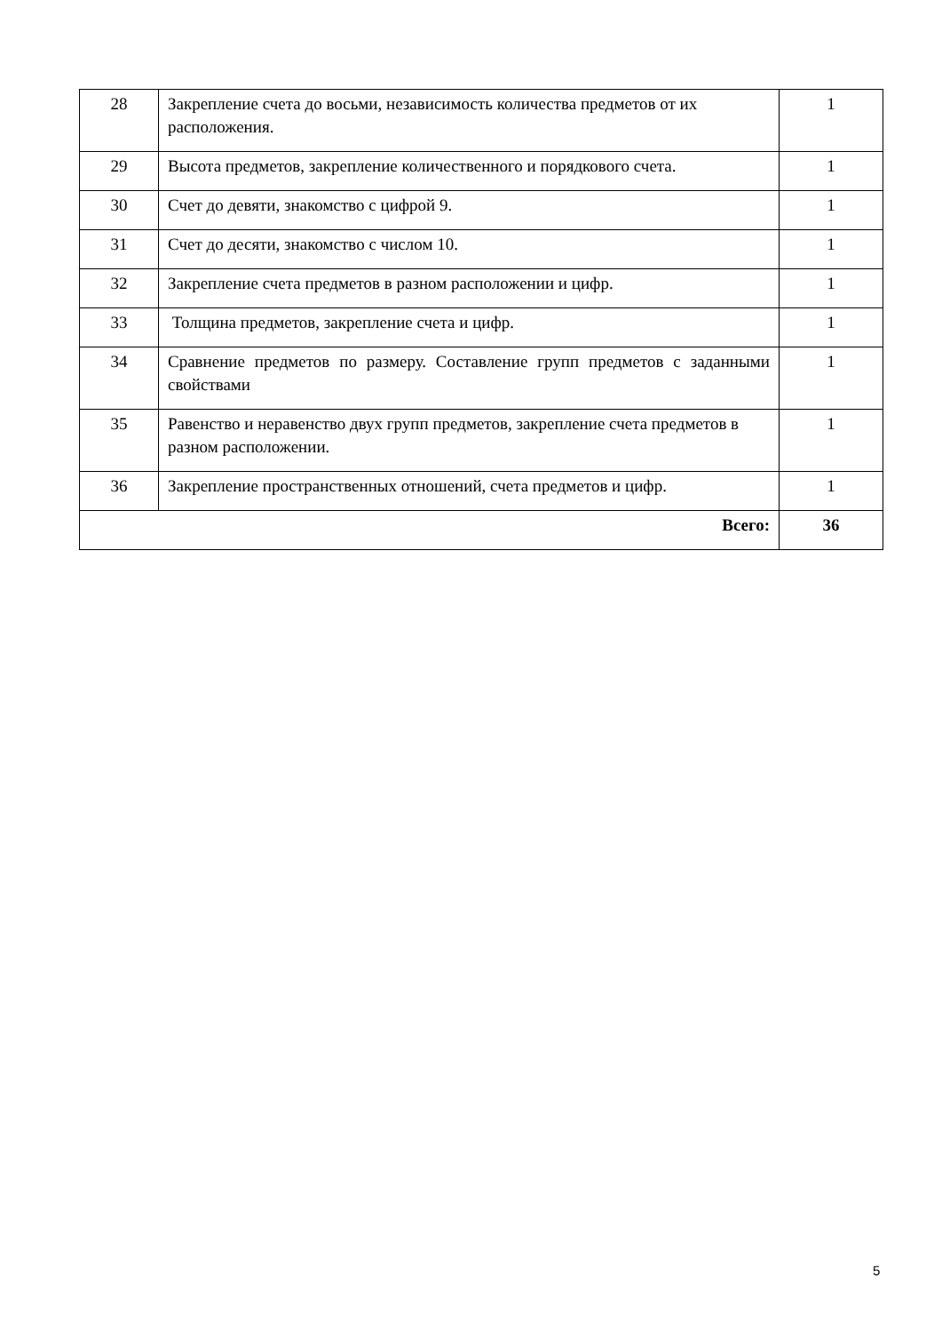| 28 | Закрепление счета до восьми, независимость количества предметов от их расположения. | 1 |
| 29 | Высота предметов, закрепление количественного и порядкового счета. | 1 |
| 30 | Счет до девяти, знакомство с цифрой 9. | 1 |
| 31 | Счет до десяти, знакомство с числом 10. | 1 |
| 32 | Закрепление счета предметов в разном расположении и цифр. | 1 |
| 33 | Толщина предметов, закрепление счета и цифр. | 1 |
| 34 | Сравнение предметов по размеру. Составление групп предметов с заданными свойствами | 1 |
| 35 | Равенство и неравенство двух групп предметов, закрепление счета предметов в разном расположении. | 1 |
| 36 | Закрепление пространственных отношений, счета предметов и цифр. | 1 |
| Всего: | | 36 |
5